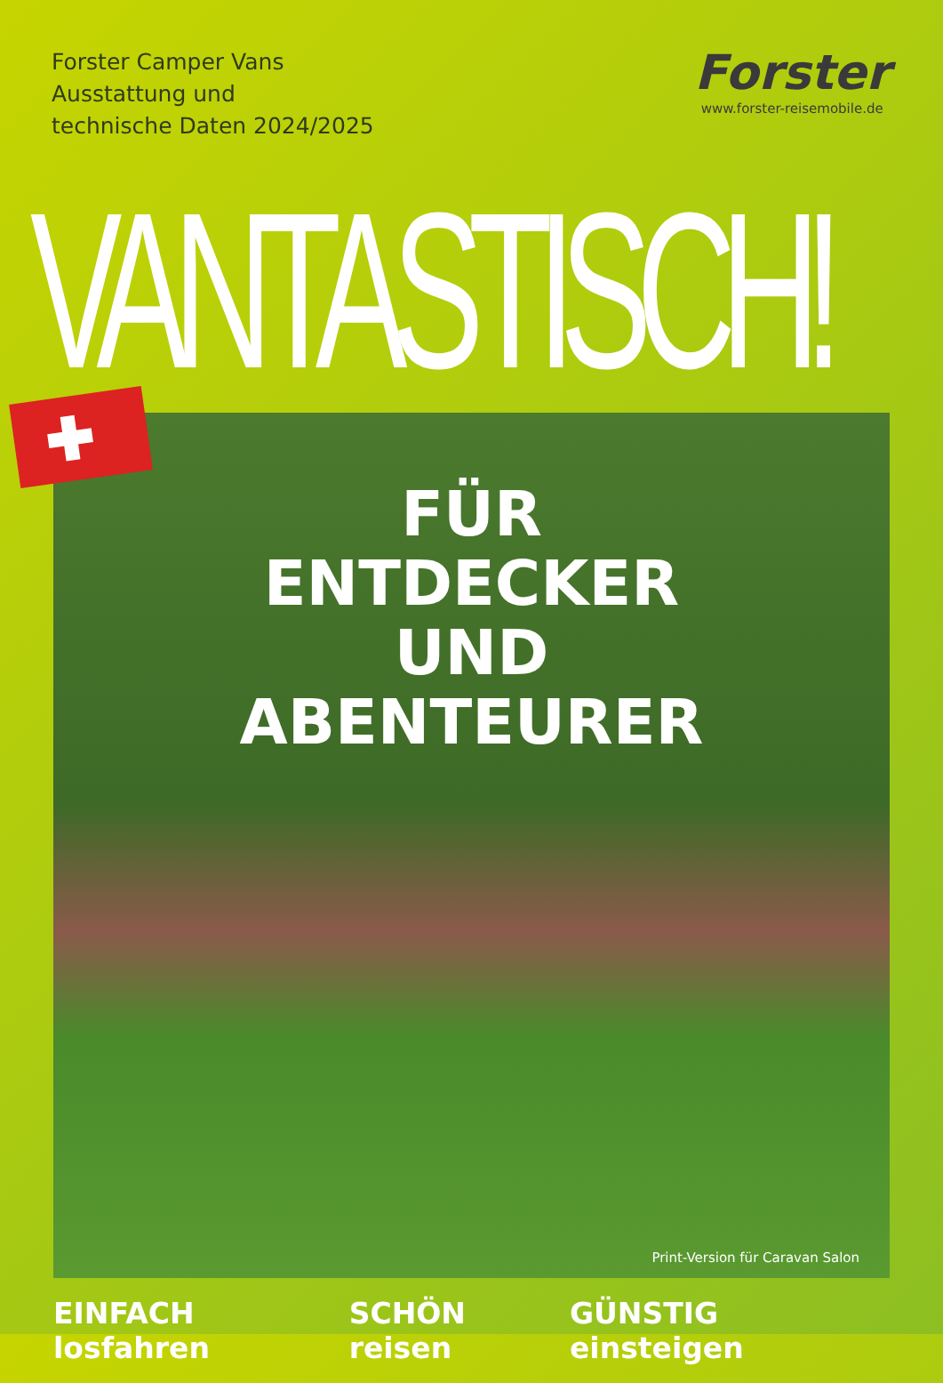Forster Camper Vans
Ausstattung und
technische Daten 2024/2025
Forster
www.forster-reisemobile.de
VANTASTISCH!
FÜR
ENTDECKER
UND
ABENTEURER
Print-Version für Caravan Salon
EINFACH losfahren SCHÖN reisen GÜNSTIG einsteigen